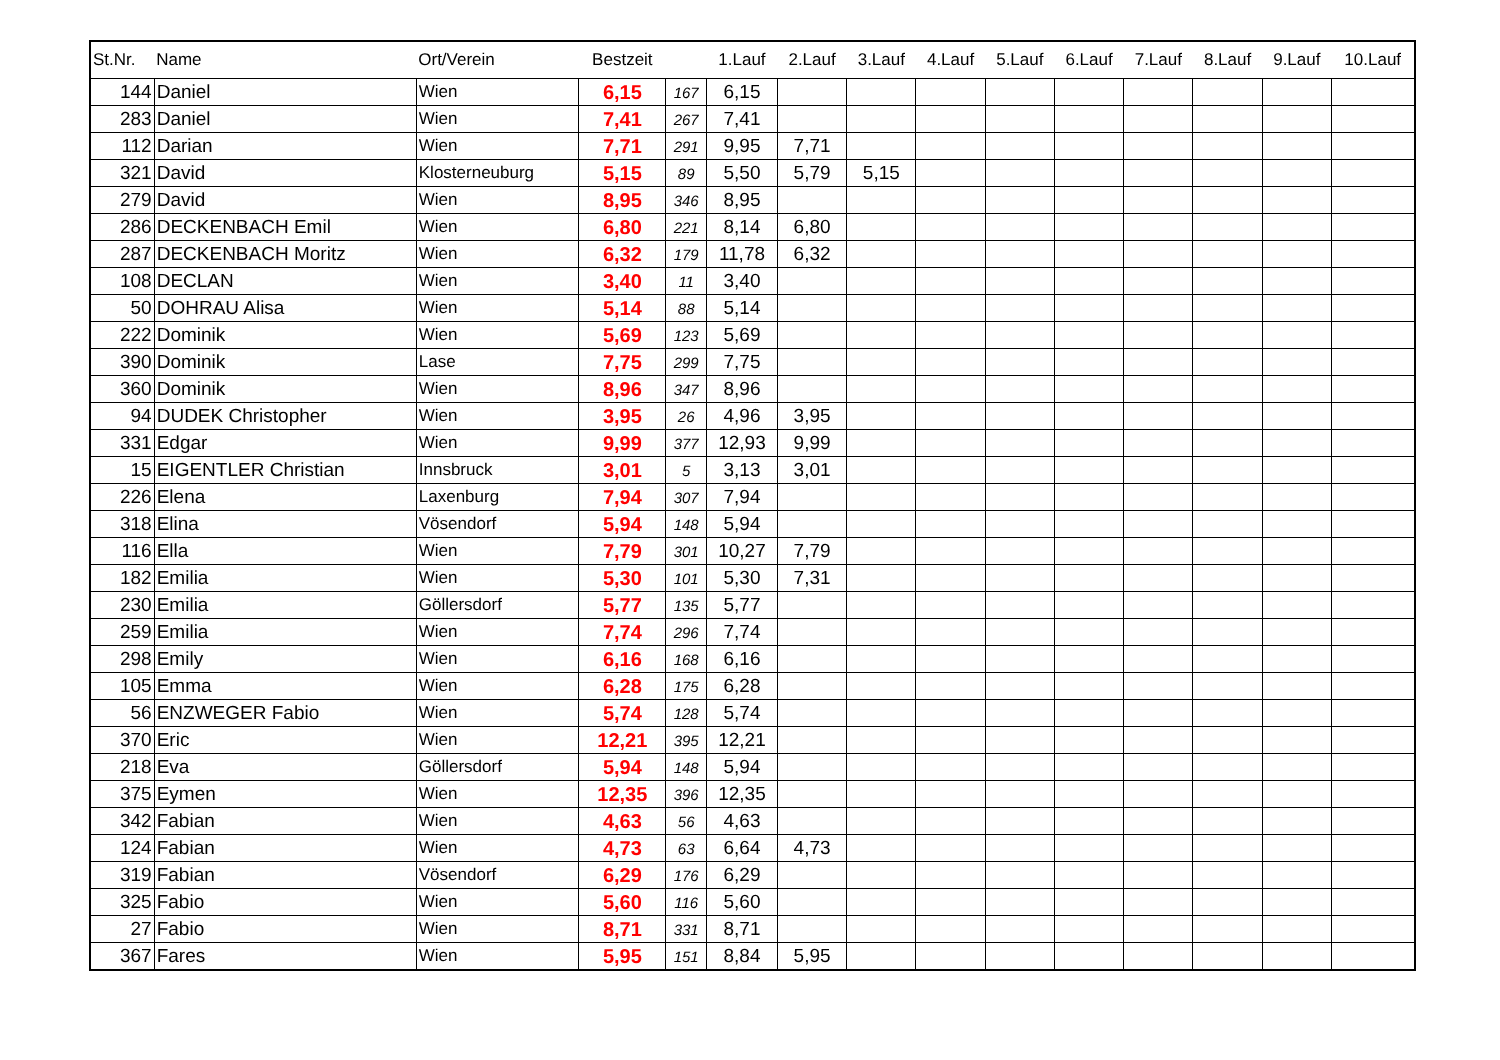| St.Nr. | Name | Ort/Verein | Bestzeit | | 1.Lauf | 2.Lauf | 3.Lauf | 4.Lauf | 5.Lauf | 6.Lauf | 7.Lauf | 8.Lauf | 9.Lauf | 10.Lauf |
| --- | --- | --- | --- | --- | --- | --- | --- | --- | --- | --- | --- | --- | --- | --- |
| 144 | Daniel | Wien | 6,15 | 167 | 6,15 | | | | | | | | | |
| 283 | Daniel | Wien | 7,41 | 267 | 7,41 | | | | | | | | | |
| 112 | Darian | Wien | 7,71 | 291 | 9,95 | 7,71 | | | | | | | | |
| 321 | David | Klosterneuburg | 5,15 | 89 | 5,50 | 5,79 | 5,15 | | | | | | | |
| 279 | David | Wien | 8,95 | 346 | 8,95 | | | | | | | | | |
| 286 | DECKENBACH Emil | Wien | 6,80 | 221 | 8,14 | 6,80 | | | | | | | | |
| 287 | DECKENBACH Moritz | Wien | 6,32 | 179 | 11,78 | 6,32 | | | | | | | | |
| 108 | DECLAN | Wien | 3,40 | 11 | 3,40 | | | | | | | | | |
| 50 | DOHRAU Alisa | Wien | 5,14 | 88 | 5,14 | | | | | | | | | |
| 222 | Dominik | Wien | 5,69 | 123 | 5,69 | | | | | | | | | |
| 390 | Dominik | Lase | 7,75 | 299 | 7,75 | | | | | | | | | |
| 360 | Dominik | Wien | 8,96 | 347 | 8,96 | | | | | | | | | |
| 94 | DUDEK Christopher | Wien | 3,95 | 26 | 4,96 | 3,95 | | | | | | | | |
| 331 | Edgar | Wien | 9,99 | 377 | 12,93 | 9,99 | | | | | | | | |
| 15 | EIGENTLER Christian | Innsbruck | 3,01 | 5 | 3,13 | 3,01 | | | | | | | | |
| 226 | Elena | Laxenburg | 7,94 | 307 | 7,94 | | | | | | | | | |
| 318 | Elina | Vösendorf | 5,94 | 148 | 5,94 | | | | | | | | | |
| 116 | Ella | Wien | 7,79 | 301 | 10,27 | 7,79 | | | | | | | | |
| 182 | Emilia | Wien | 5,30 | 101 | 5,30 | 7,31 | | | | | | | | |
| 230 | Emilia | Göllersdorf | 5,77 | 135 | 5,77 | | | | | | | | | |
| 259 | Emilia | Wien | 7,74 | 296 | 7,74 | | | | | | | | | |
| 298 | Emily | Wien | 6,16 | 168 | 6,16 | | | | | | | | | |
| 105 | Emma | Wien | 6,28 | 175 | 6,28 | | | | | | | | | |
| 56 | ENZWEGER Fabio | Wien | 5,74 | 128 | 5,74 | | | | | | | | | |
| 370 | Eric | Wien | 12,21 | 395 | 12,21 | | | | | | | | | |
| 218 | Eva | Göllersdorf | 5,94 | 148 | 5,94 | | | | | | | | | |
| 375 | Eymen | Wien | 12,35 | 396 | 12,35 | | | | | | | | | |
| 342 | Fabian | Wien | 4,63 | 56 | 4,63 | | | | | | | | | |
| 124 | Fabian | Wien | 4,73 | 63 | 6,64 | 4,73 | | | | | | | | |
| 319 | Fabian | Vösendorf | 6,29 | 176 | 6,29 | | | | | | | | | |
| 325 | Fabio | Wien | 5,60 | 116 | 5,60 | | | | | | | | | |
| 27 | Fabio | Wien | 8,71 | 331 | 8,71 | | | | | | | | | |
| 367 | Fares | Wien | 5,95 | 151 | 8,84 | 5,95 | | | | | | | | |